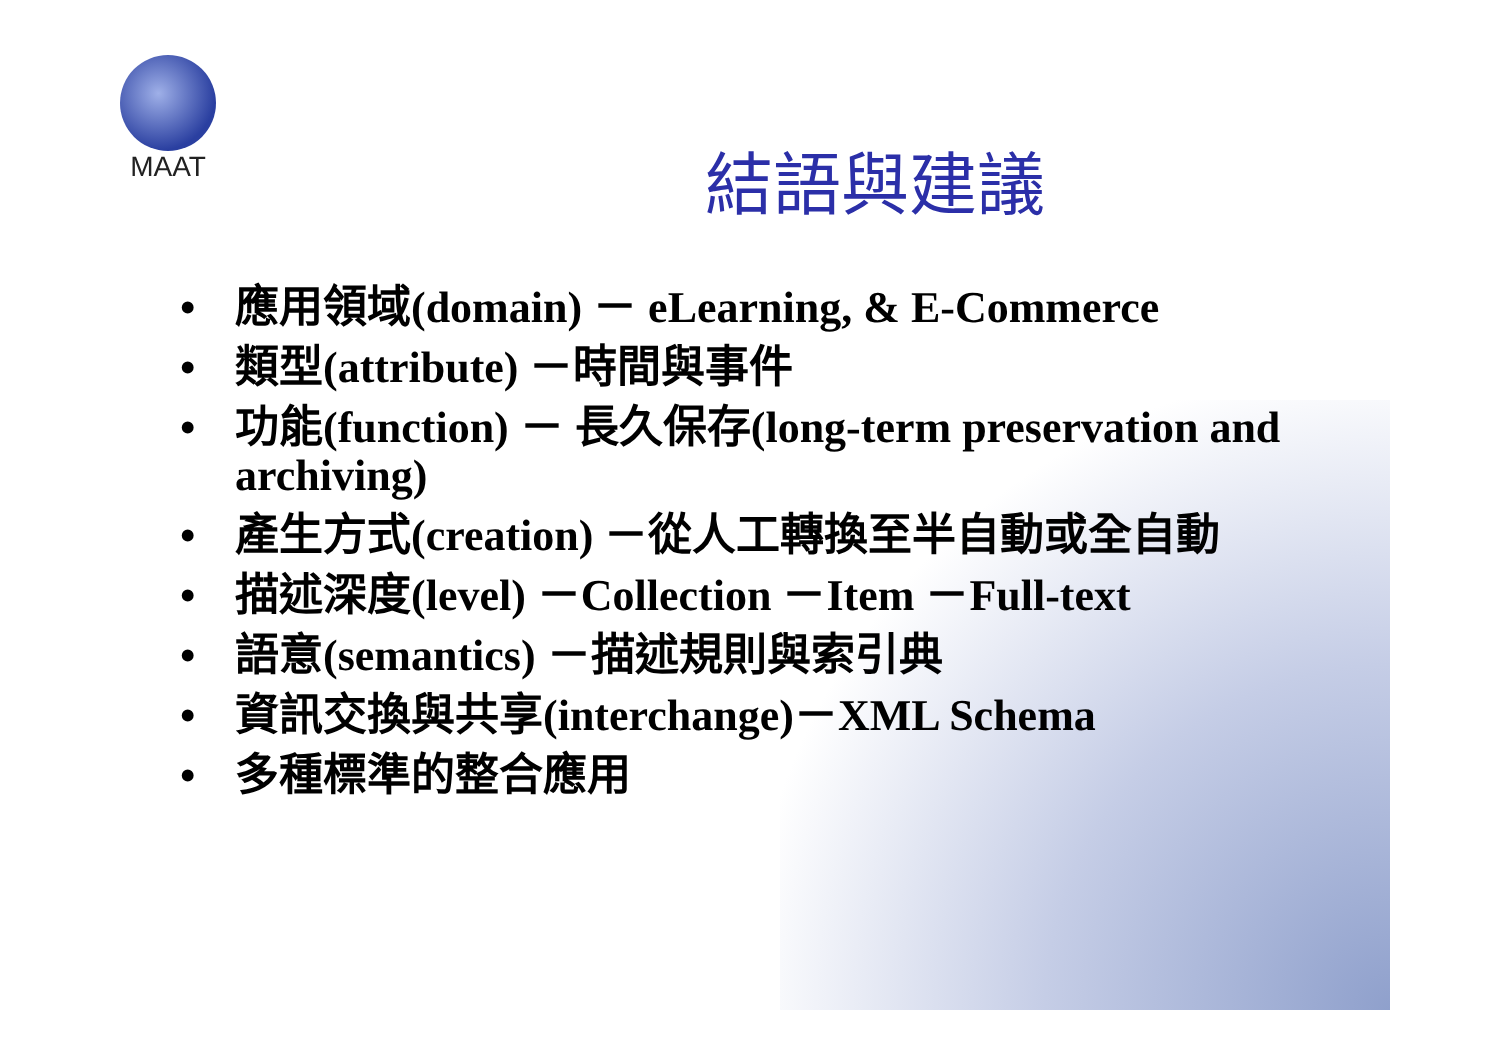MAAT
結語與建議
• 應用領域(domain) － eLearning, & E-Commerce
• 類型(attribute) －時間與事件
• 功能(function) － 長久保存(long-term preservation and archiving)
• 產生方式(creation) －從人工轉換至半自動或全自動
• 描述深度(level) －Collection －Item －Full-text
• 語意(semantics) －描述規則與索引典
• 資訊交換與共享(interchange)－XML Schema
• 多種標準的整合應用